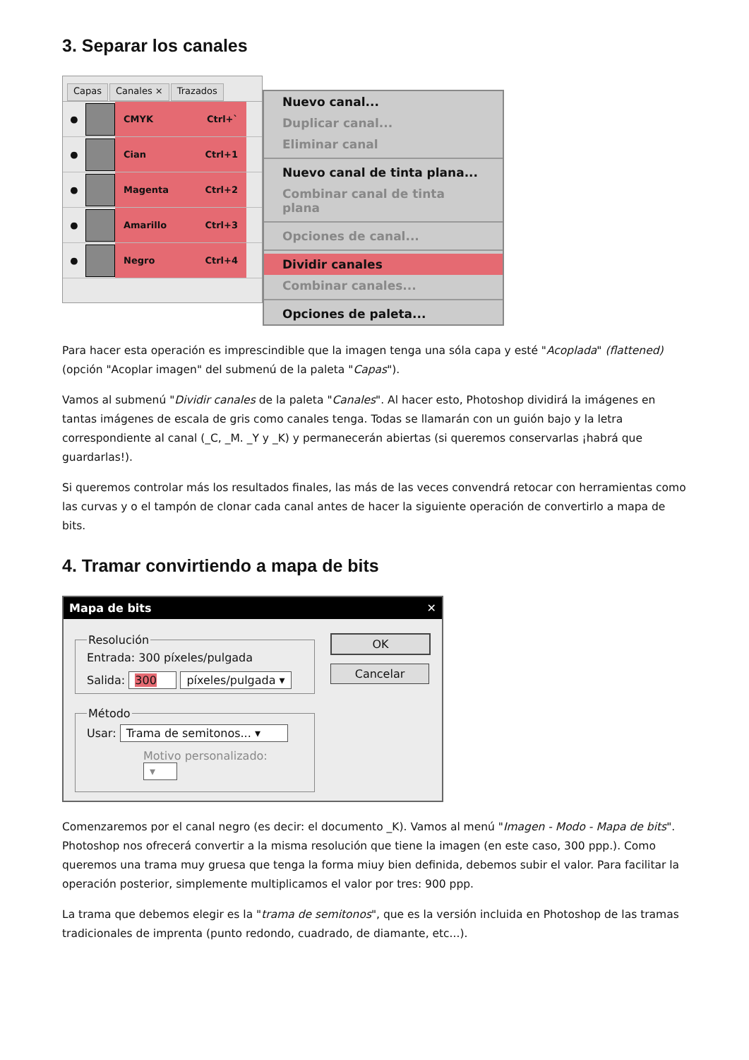3. Separar los canales
Capas Canales × Trazados
●
CMYK Ctrl+`
●
Cian Ctrl+1
●
Magenta Ctrl+2
●
Amarillo Ctrl+3
●
Negro Ctrl+4
Nuevo canal...
Duplicar canal...
Eliminar canal
Nuevo canal de tinta plana...
Combinar canal de tinta plana
Opciones de canal...
Dividir canales
Combinar canales...
Opciones de paleta...
Para hacer esta operación es imprescindible que la imagen tenga una sóla capa y esté "Acoplada" (flattened) (opción "Acoplar imagen" del submenú de la paleta "Capas").
Vamos al submenú "Dividir canales de la paleta "Canales". Al hacer esto, Photoshop dividirá la imágenes en tantas imágenes de escala de gris como canales tenga. Todas se llamarán con un guión bajo y la letra correspondiente al canal (_C, _M. _Y y _K) y permanecerán abiertas (si queremos conservarlas ¡habrá que guardarlas!).
Si queremos controlar más los resultados finales, las más de las veces convendrá retocar con herramientas como las curvas y o el tampón de clonar cada canal antes de hacer la siguiente operación de convertirlo a mapa de bits.
4. Tramar convirtiendo a mapa de bits
Mapa de bits ✕
Resolución
Entrada: 300 píxeles/pulgada
Salida: 300 píxeles/pulgada ▾
Método
Usar: Trama de semitonos... ▾
Motivo personalizado: ▾
OK
Cancelar
Comenzaremos por el canal negro (es decir: el documento _K). Vamos al menú "Imagen - Modo - Mapa de bits". Photoshop nos ofrecerá convertir a la misma resolución que tiene la imagen (en este caso, 300 ppp.). Como queremos una trama muy gruesa que tenga la forma miuy bien definida, debemos subir el valor. Para facilitar la operación posterior, simplemente multiplicamos el valor por tres: 900 ppp.
La trama que debemos elegir es la "trama de semitonos", que es la versión incluida en Photoshop de las tramas tradicionales de imprenta (punto redondo, cuadrado, de diamante, etc...).